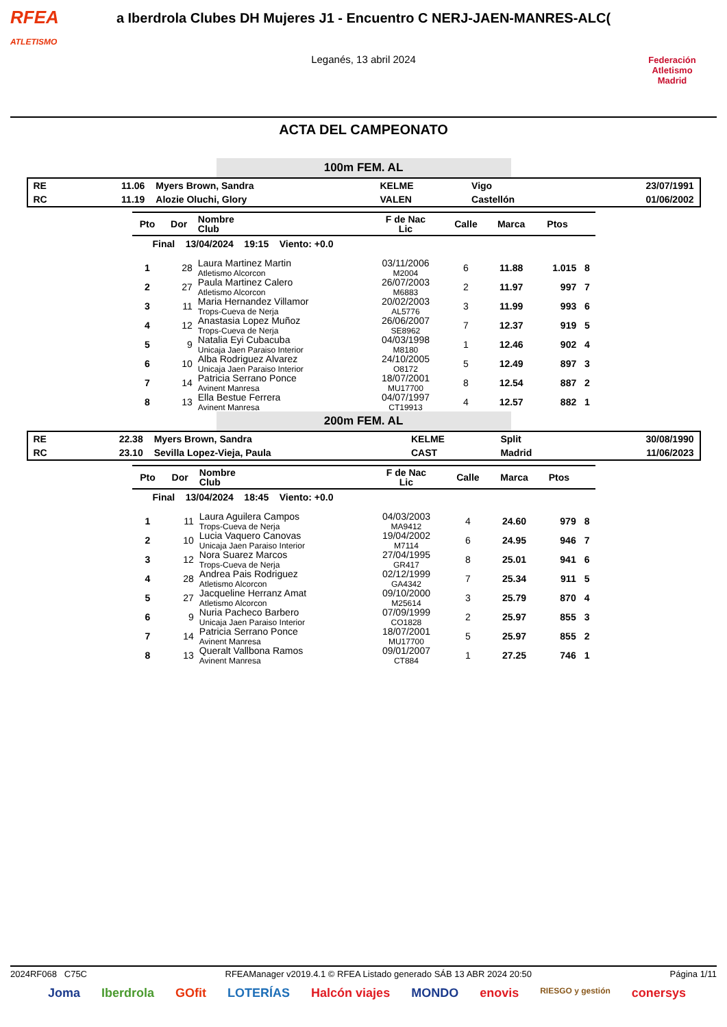RFEA
ATLETISMO
a Iberdrola Clubes DH Mujeres J1 - Encuentro C NERJ-JAEN-MANRES-ALC(
Leganés, 13 abril 2024
Federación Atletismo
Madrid
ACTA DEL CAMPEONATO
100m FEM. AL
| RE | 11.06 | Myers Brown, Sandra | KELME | Vigo | 23/07/1991 |
| RC | 11.19 | Alozie Oluchi, Glory | VALEN | Castellón | 01/06/2002 |
| Pto | Dor | Nombre Club | F de Nac Lic | Calle | Marca | Ptos | |
| --- | --- | --- | --- | --- | --- | --- | --- |
| Final 13/04/2024 19:15 Viento: +0.0 | | | | | | | |
| 1 | 28 | Laura Martinez Martin Atletismo Alcorcon | 03/11/2006 M2004 | 6 | 11.88 | 1.015 | 8 |
| 2 | 27 | Paula Martinez Calero Atletismo Alcorcon | 26/07/2003 M6883 | 2 | 11.97 | 997 | 7 |
| 3 | 11 | Maria Hernandez Villamor Trops-Cueva de Nerja | 20/02/2003 AL5776 | 3 | 11.99 | 993 | 6 |
| 4 | 12 | Anastasia Lopez Muñoz Trops-Cueva de Nerja | 26/06/2007 SE8962 | 7 | 12.37 | 919 | 5 |
| 5 | 9 | Natalia Eyi Cubacuba Unicaja Jaen Paraiso Interior | 04/03/1998 M8180 | 1 | 12.46 | 902 | 4 |
| 6 | 10 | Alba Rodriguez Alvarez Unicaja Jaen Paraiso Interior | 24/10/2005 O8172 | 5 | 12.49 | 897 | 3 |
| 7 | 14 | Patricia Serrano Ponce Avinent Manresa | 18/07/2001 MU17700 | 8 | 12.54 | 887 | 2 |
| 8 | 13 | Ella Bestue Ferrera Avinent Manresa | 04/07/1997 CT19913 | 4 | 12.57 | 882 | 1 |
200m FEM. AL
| RE | 22.38 | Myers Brown, Sandra | KELME | Split | 30/08/1990 |
| RC | 23.10 | Sevilla Lopez-Vieja, Paula | CAST | Madrid | 11/06/2023 |
| Pto | Dor | Nombre Club | F de Nac Lic | Calle | Marca | Ptos | |
| --- | --- | --- | --- | --- | --- | --- | --- |
| Final 13/04/2024 18:45 Viento: +0.0 | | | | | | | |
| 1 | 11 | Laura Aguilera Campos Trops-Cueva de Nerja | 04/03/2003 MA9412 | 4 | 24.60 | 979 | 8 |
| 2 | 10 | Lucia Vaquero Canovas Unicaja Jaen Paraiso Interior | 19/04/2002 M7114 | 6 | 24.95 | 946 | 7 |
| 3 | 12 | Nora Suarez Marcos Trops-Cueva de Nerja | 27/04/1995 GR417 | 8 | 25.01 | 941 | 6 |
| 4 | 28 | Andrea Pais Rodriguez Atletismo Alcorcon | 02/12/1999 GA4342 | 7 | 25.34 | 911 | 5 |
| 5 | 27 | Jacqueline Herranz Amat Atletismo Alcorcon | 09/10/2000 M25614 | 3 | 25.79 | 870 | 4 |
| 6 | 9 | Nuria Pacheco Barbero Unicaja Jaen Paraiso Interior | 07/09/1999 CO1828 | 2 | 25.97 | 855 | 3 |
| 7 | 14 | Patricia Serrano Ponce Avinent Manresa | 18/07/2001 MU17700 | 5 | 25.97 | 855 | 2 |
| 8 | 13 | Queralt Vallbona Ramos Avinent Manresa | 09/01/2007 CT884 | 1 | 27.25 | 746 | 1 |
2024RF068 C75C RFEAManager v2019.4.1 © RFEA Listado generado SÁB 13 ABR 2024 20:50 Página 1/11
Joma Iberdrola GOfit LOTERÍAS Halcón viajes MONDO enovis RIESGO y gestión conersys